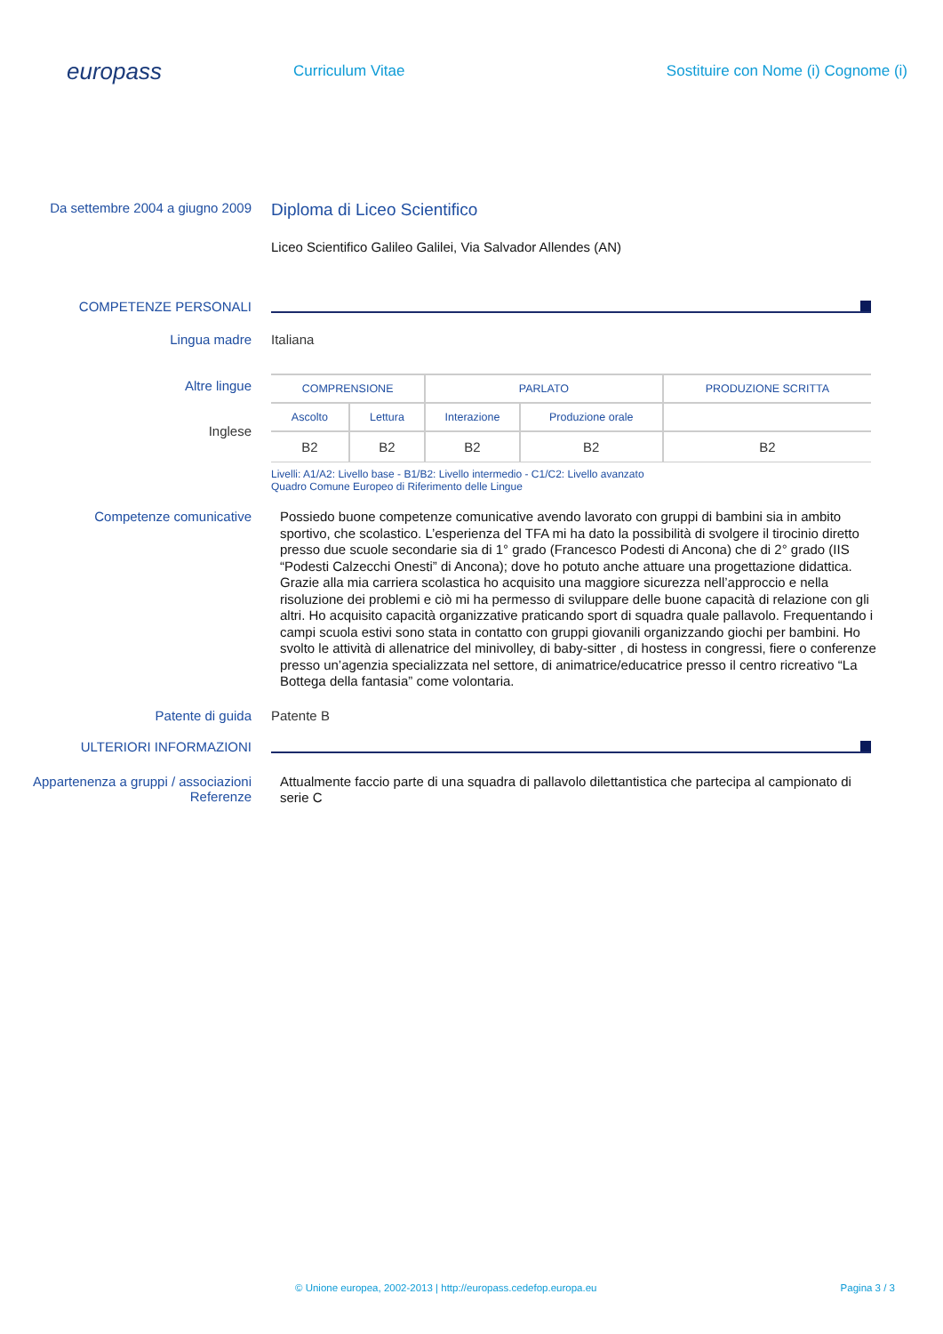europass
Curriculum Vitae
Sostituire con Nome (i) Cognome (i)
Da settembre 2004 a giugno 2009
Diploma di Liceo Scientifico
Liceo Scientifico Galileo Galilei, Via Salvador Allendes (AN)
COMPETENZE PERSONALI
Lingua madre Italiana
Altre lingue
Inglese
| COMPRENSIONE | | PARLATO | | PRODUZIONE SCRITTA |
| --- | --- | --- | --- | --- |
| Ascolto | Lettura | Interazione | Produzione orale | |
| B2 | B2 | B2 | B2 | B2 |
Livelli: A1/A2: Livello base - B1/B2: Livello intermedio - C1/C2: Livello avanzato
Quadro Comune Europeo di Riferimento delle Lingue
Competenze comunicative
Possiedo buone competenze comunicative avendo lavorato con gruppi di bambini sia in ambito sportivo, che scolastico. L’esperienza del TFA mi ha dato la possibilità di svolgere il tirocinio diretto presso due scuole secondarie sia di 1° grado (Francesco Podesti di Ancona) che di 2° grado (IIS “Podesti Calzecchi Onesti” di Ancona); dove ho potuto anche attuare una progettazione didattica.
Grazie alla mia carriera scolastica ho acquisito una maggiore sicurezza nell’approccio e nella risoluzione dei problemi e ciò mi ha permesso di sviluppare delle buone capacità di relazione con gli altri. Ho acquisito capacità organizzative praticando sport di squadra quale pallavolo. Frequentando i campi scuola estivi sono stata in contatto con gruppi giovanili organizzando giochi per bambini. Ho svolto le attività di allenatrice del minivolley, di baby-sitter , di hostess in congressi, fiere o conferenze presso un’agenzia specializzata nel settore, di animatrice/educatrice presso il centro ricreativo “La Bottega della fantasia” come volontaria.
Patente di guida Patente B
ULTERIORI INFORMAZIONI
Appartenenza a gruppi / associazioni
Referenze
Attualmente faccio parte di una squadra di pallavolo dilettantistica che partecipa al campionato di serie C
© Unione europea, 2002-2013 | http://europass.cedefop.europa.eu Pagina 3 / 3